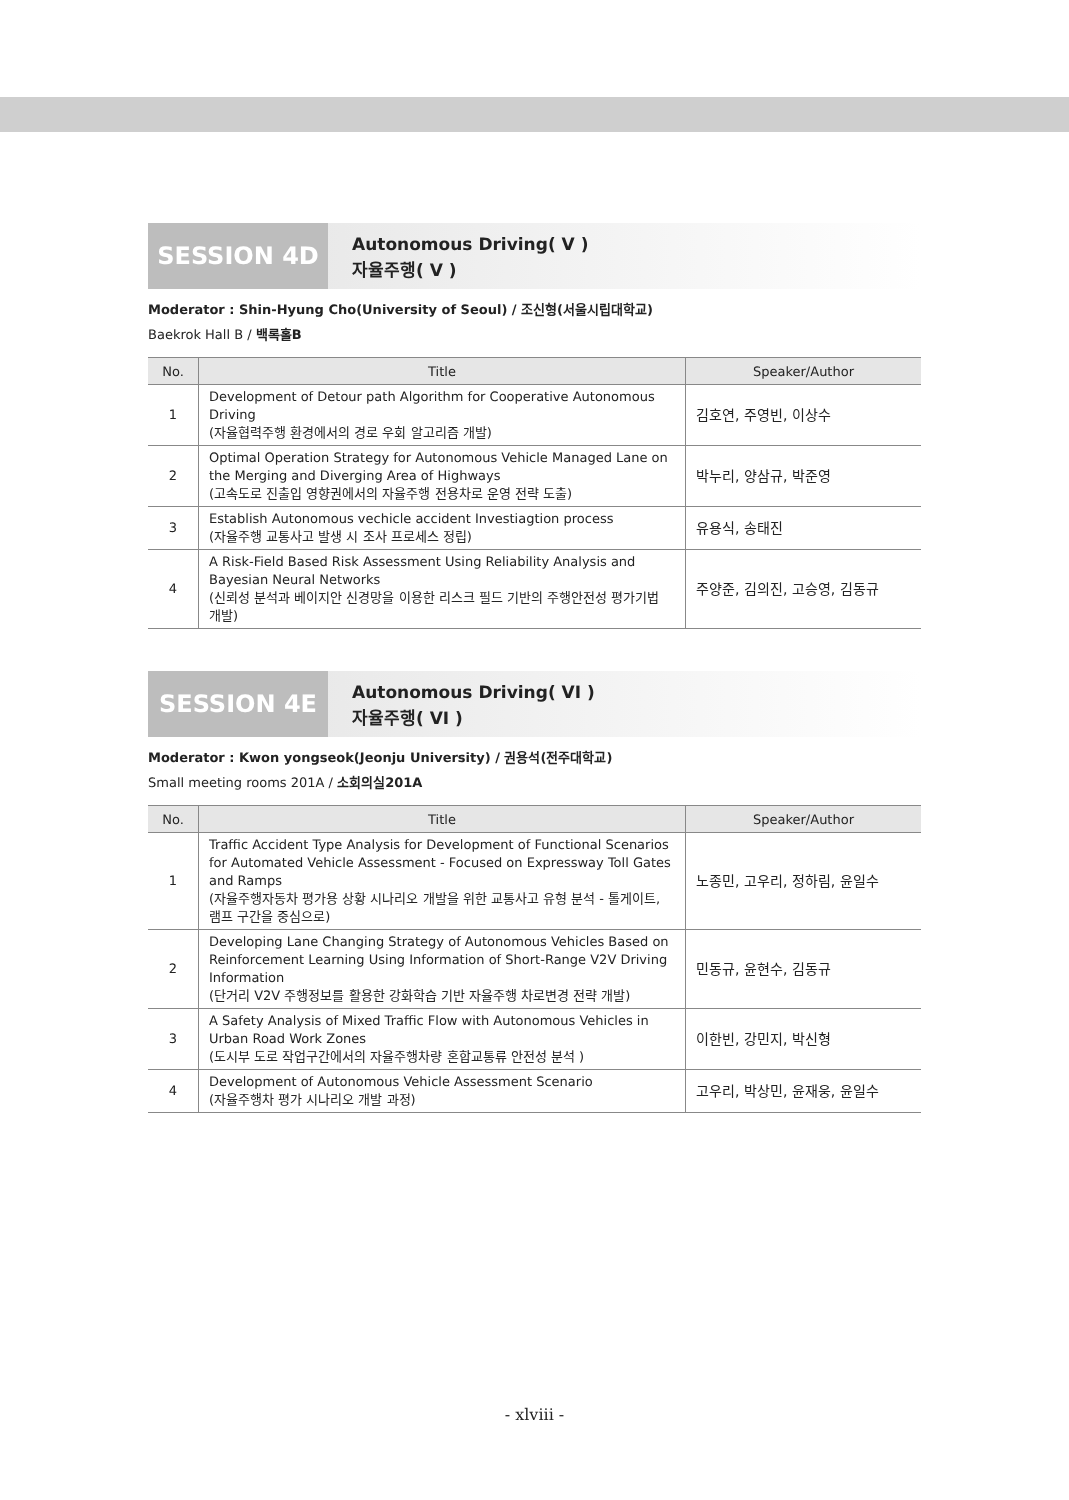SESSION 4D
Autonomous Driving( V )
자율주행( V )
Moderator : Shin-Hyung Cho(University of Seoul) / 조신형(서울시립대학교)
Baekrok Hall B / 백록홀B
| No. | Title | Speaker/Author |
| --- | --- | --- |
| 1 | Development of Detour path Algorithm for Cooperative Autonomous Driving (자율협력주행 환경에서의 경로 우회 알고리즘 개발) | 김호연, 주영빈, 이상수 |
| 2 | Optimal Operation Strategy for Autonomous Vehicle Managed Lane on the Merging and Diverging Area of Highways (고속도로 진출입 영향권에서의 자율주행 전용차로 운영 전략 도출) | 박누리, 양삼규, 박준영 |
| 3 | Establish Autonomous vechicle accident Investiagtion process (자율주행 교통사고 발생 시 조사 프로세스 정립) | 유용식, 송태진 |
| 4 | A Risk-Field Based Risk Assessment Using Reliability Analysis and Bayesian Neural Networks (신뢰성 분석과 베이지안 신경망을 이용한 리스크 필드 기반의 주행안전성 평가기법 개발) | 주양준, 김의진, 고승영, 김동규 |
SESSION 4E
Autonomous Driving( VI )
자율주행( VI )
Moderator : Kwon yongseok(Jeonju University) / 권용석(전주대학교)
Small meeting rooms 201A / 소회의실201A
| No. | Title | Speaker/Author |
| --- | --- | --- |
| 1 | Traffic Accident Type Analysis for Development of Functional Scenarios for Automated Vehicle Assessment - Focused on Expressway Toll Gates and Ramps (자율주행자동차 평가용 상황 시나리오 개발을 위한 교통사고 유형 분석 - 톨게이트, 램프 구간을 중심으로) | 노종민, 고우리, 정하림, 윤일수 |
| 2 | Developing Lane Changing Strategy of Autonomous Vehicles Based on Reinforcement Learning Using Information of Short-Range V2V Driving Information (단거리 V2V 주행정보를 활용한 강화학습 기반 자율주행 차로변경 전략 개발) | 민동규, 윤현수, 김동규 |
| 3 | A Safety Analysis of Mixed Traffic Flow with Autonomous Vehicles in Urban Road Work Zones (도시부 도로 작업구간에서의 자율주행차량 혼합교통류 안전성 분석 ) | 이한빈, 강민지, 박신형 |
| 4 | Development of Autonomous Vehicle Assessment Scenario (자율주행차 평가 시나리오 개발 과정) | 고우리, 박상민, 윤재웅, 윤일수 |
- xlviii -